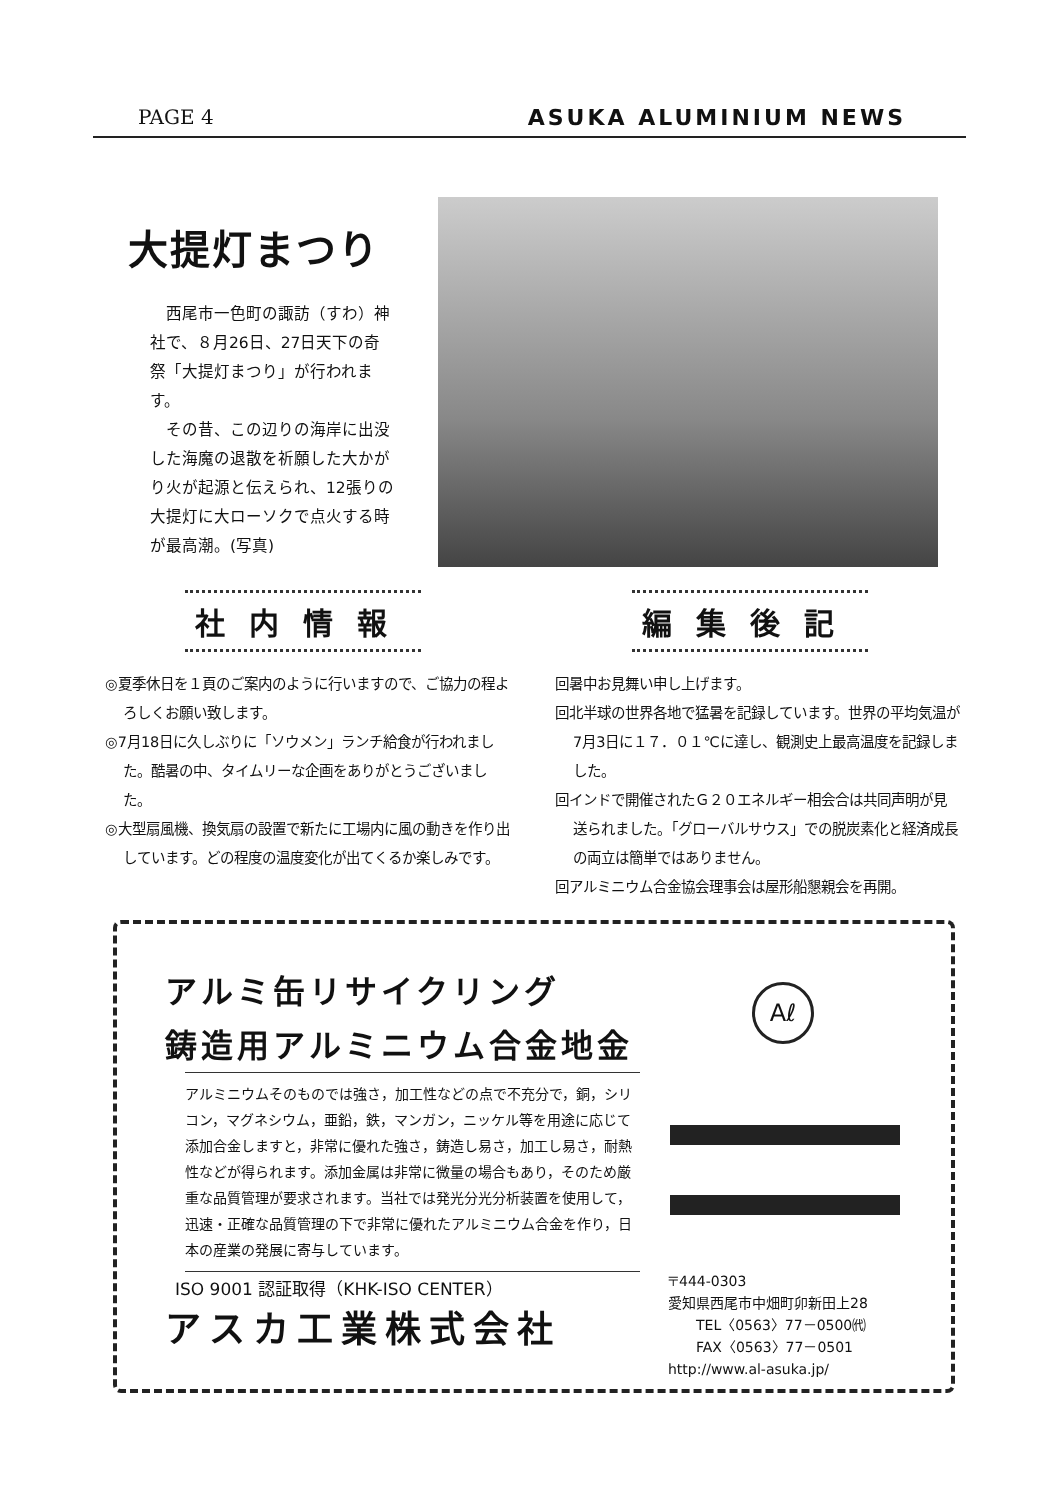PAGE 4 ASUKA ALUMINIUM NEWS
大提灯まつり
　西尾市一色町の諏訪（すわ）神社で、８月26日、27日天下の奇祭「大提灯まつり」が行われます。
　その昔、この辺りの海岸に出没した海魔の退散を祈願した大かがり火が起源と伝えられ、12張りの大提灯に大ローソクで点火する時が最高潮。(写真)
社内情報 編集後記
◎夏季休日を１頁のご案内のように行いますので、ご協力の程よろしくお願い致します。
◎7月18日に久しぶりに「ソウメン」ランチ給食が行われました。酷暑の中、タイムリーな企画をありがとうございました。
◎大型扇風機、換気扇の設置で新たに工場内に風の動きを作り出しています。どの程度の温度変化が出てくるか楽しみです。
回暑中お見舞い申し上げます。
回北半球の世界各地で猛暑を記録しています。世界の平均気温が7月3日に１７．０１℃に達し、観測史上最高温度を記録しました。
回インドで開催されたＧ２０エネルギー相会合は共同声明が見送られました。「グローバルサウス」での脱炭素化と経済成長の両立は簡単ではありません。
回アルミニウム合金協会理事会は屋形船懇親会を再開。
アルミ缶リサイクリング
鋳造用アルミニウム合金地金
Aℓ
アルミニウムそのものでは強さ，加工性などの点で不充分で，銅，シリコン，マグネシウム，亜鉛，鉄，マンガン，ニッケル等を用途に応じて添加合金しますと，非常に優れた強さ，鋳造し易さ，加工し易さ，耐熱性などが得られます。添加金属は非常に微量の場合もあり，そのため厳重な品質管理が要求されます。当社では発光分光分析装置を使用して，迅速・正確な品質管理の下で非常に優れたアルミニウム合金を作り，日本の産業の発展に寄与しています。
ISO 9001 認証取得（KHK-ISO CENTER）
アスカ工業株式会社
〒444-0303
愛知県西尾市中畑町卯新田上28
　　TEL〈0563〉77－0500㈹
　　FAX〈0563〉77－0501
http://www.al-asuka.jp/